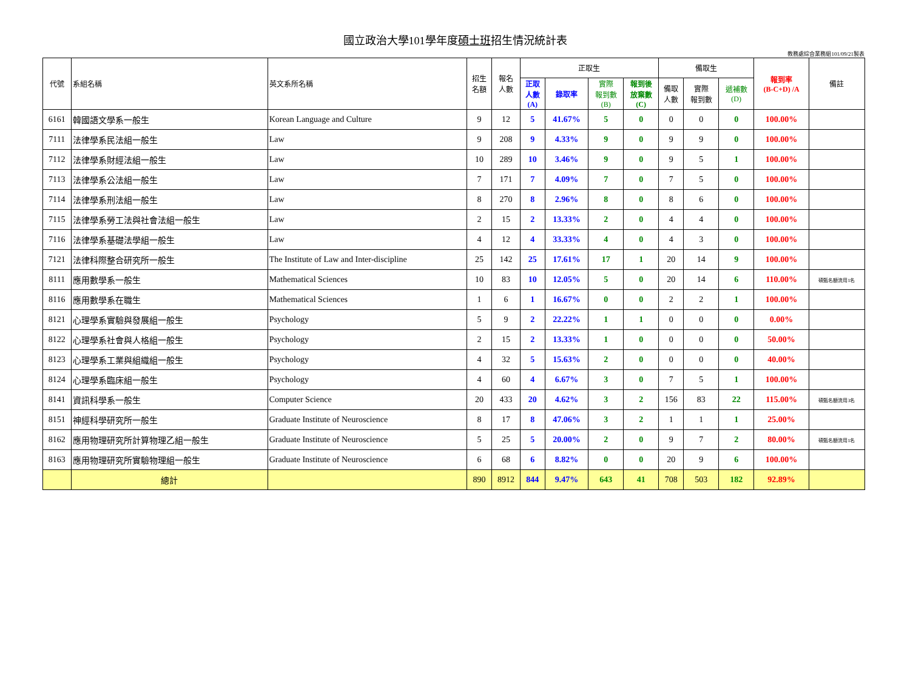國立政治大學101學年度碩士班招生情況統計表
教務處綜合業務組101/09/21製表
| 代號 | 系組名稱 | 英文系所名稱 | 招生 名額 | 報名 人數 | 正取生 | | | | 備取生 | | | 報到率 (B-C+D) /A | 備註 |
| --- | --- | --- | --- | --- | --- | --- | --- | --- | --- | --- | --- | --- | --- |
| | | | | | 正取 人數 (A) | 錄取率 | 實際 報到數 (B) | 報到後 放棄數 (C) | 備取 人數 | 實際 報到數 | 遞補數 (D) | | |
| 6161 | 韓國語文學系一般生 | Korean Language and Culture | 9 | 12 | 5 | 41.67% | 5 | 0 | 0 | 0 | 0 | 100.00% | |
| 7111 | 法律學系民法組一般生 | Law | 9 | 208 | 9 | 4.33% | 9 | 0 | 9 | 9 | 0 | 100.00% | |
| 7112 | 法律學系財經法組一般生 | Law | 10 | 289 | 10 | 3.46% | 9 | 0 | 9 | 5 | 1 | 100.00% | |
| 7113 | 法律學系公法組一般生 | Law | 7 | 171 | 7 | 4.09% | 7 | 0 | 7 | 5 | 0 | 100.00% | |
| 7114 | 法律學系刑法組一般生 | Law | 8 | 270 | 8 | 2.96% | 8 | 0 | 8 | 6 | 0 | 100.00% | |
| 7115 | 法律學系勞工法與社會法組一般生 | Law | 2 | 15 | 2 | 13.33% | 2 | 0 | 4 | 4 | 0 | 100.00% | |
| 7116 | 法律學系基礎法學組一般生 | Law | 4 | 12 | 4 | 33.33% | 4 | 0 | 4 | 3 | 0 | 100.00% | |
| 7121 | 法律科際整合研究所一般生 | The Institute of Law and Inter-discipline | 25 | 142 | 25 | 17.61% | 17 | 1 | 20 | 14 | 9 | 100.00% | |
| 8111 | 應用數學系一般生 | Mathematical Sciences | 10 | 83 | 10 | 12.05% | 5 | 0 | 20 | 14 | 6 | 110.00% | 碩甄名額流用1名 |
| 8116 | 應用數學系在職生 | Mathematical Sciences | 1 | 6 | 1 | 16.67% | 0 | 0 | 2 | 2 | 1 | 100.00% | |
| 8121 | 心理學系實驗與發展組一般生 | Psychology | 5 | 9 | 2 | 22.22% | 1 | 1 | 0 | 0 | 0 | 0.00% | |
| 8122 | 心理學系社會與人格組一般生 | Psychology | 2 | 15 | 2 | 13.33% | 1 | 0 | 0 | 0 | 0 | 50.00% | |
| 8123 | 心理學系工業與組織組一般生 | Psychology | 4 | 32 | 5 | 15.63% | 2 | 0 | 0 | 0 | 0 | 40.00% | |
| 8124 | 心理學系臨床組一般生 | Psychology | 4 | 60 | 4 | 6.67% | 3 | 0 | 7 | 5 | 1 | 100.00% | |
| 8141 | 資訊科學系一般生 | Computer Science | 20 | 433 | 20 | 4.62% | 3 | 2 | 156 | 83 | 22 | 115.00% | 碩甄名額流用3名 |
| 8151 | 神經科學研究所一般生 | Graduate Institute of Neuroscience | 8 | 17 | 8 | 47.06% | 3 | 2 | 1 | 1 | 1 | 25.00% | |
| 8162 | 應用物理研究所計算物理乙組一般生 | Graduate Institute of Neuroscience | 5 | 25 | 5 | 20.00% | 2 | 0 | 9 | 7 | 2 | 80.00% | 碩甄名額流用1名 |
| 8163 | 應用物理研究所實驗物理組一般生 | Graduate Institute of Neuroscience | 6 | 68 | 6 | 8.82% | 0 | 0 | 20 | 9 | 6 | 100.00% | |
| | 總計 | | 890 | 8912 | 844 | 9.47% | 643 | 41 | 708 | 503 | 182 | 92.89% | |